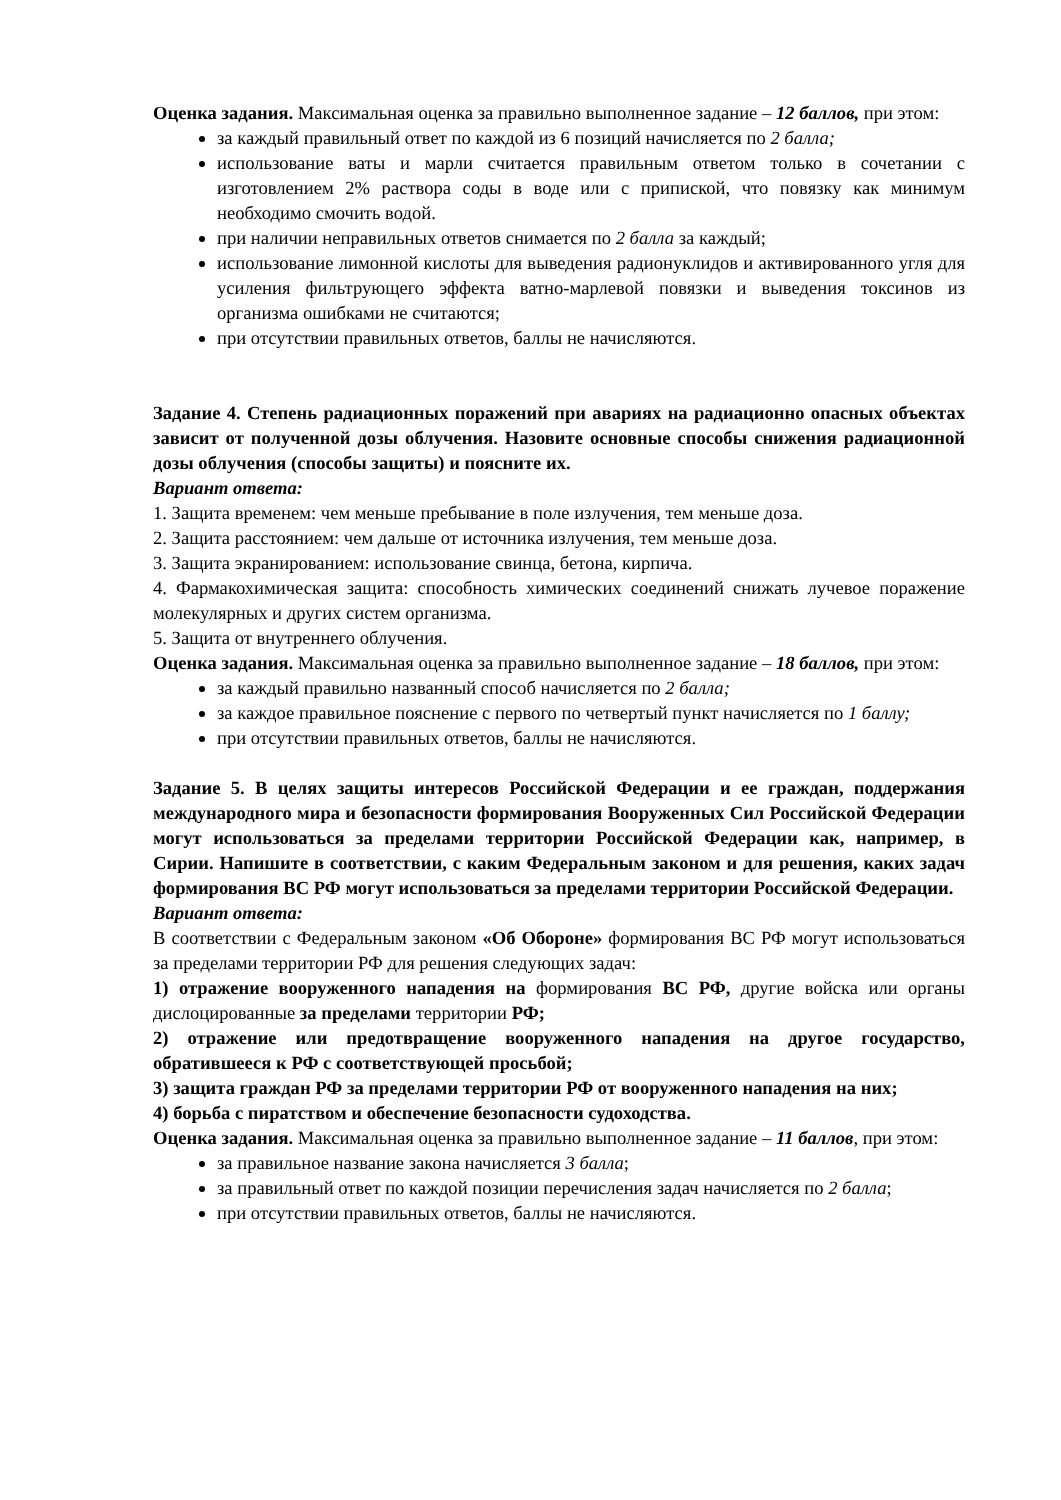Оценка задания. Максимальная оценка за правильно выполненное задание – 12 баллов, при этом:
за каждый правильный ответ по каждой из 6 позиций начисляется по 2 балла;
использование ваты и марли считается правильным ответом только в сочетании с изготовлением 2% раствора соды в воде или с припиской, что повязку как минимум необходимо смочить водой.
при наличии неправильных ответов снимается по 2 балла за каждый;
использование лимонной кислоты для выведения радионуклидов и активированного угля для усиления фильтрующего эффекта ватно-марлевой повязки и выведения токсинов из организма ошибками не считаются;
при отсутствии правильных ответов, баллы не начисляются.
Задание 4. Степень радиационных поражений при авариях на радиационно опасных объектах зависит от полученной дозы облучения. Назовите основные способы снижения радиационной дозы облучения (способы защиты) и поясните их.
Вариант ответа:
1. Защита временем: чем меньше пребывание в поле излучения, тем меньше доза.
2. Защита расстоянием: чем дальше от источника излучения, тем меньше доза.
3. Защита экранированием: использование свинца, бетона, кирпича.
4. Фармакохимическая защита: способность химических соединений снижать лучевое поражение молекулярных и других систем организма.
5. Защита от внутреннего облучения.
Оценка задания. Максимальная оценка за правильно выполненное задание – 18 баллов, при этом:
за каждый правильно названный способ начисляется по 2 балла;
за каждое правильное пояснение с первого по четвертый пункт начисляется по 1 баллу;
при отсутствии правильных ответов, баллы не начисляются.
Задание 5. В целях защиты интересов Российской Федерации и ее граждан, поддержания международного мира и безопасности формирования Вооруженных Сил Российской Федерации могут использоваться за пределами территории Российской Федерации как, например, в Сирии. Напишите в соответствии, с каким Федеральным законом и для решения, каких задач формирования ВС РФ могут использоваться за пределами территории Российской Федерации.
Вариант ответа:
В соответствии с Федеральным законом «Об Обороне» формирования ВС РФ могут использоваться за пределами территории РФ для решения следующих задач:
1) отражение вооруженного нападения на формирования ВС РФ, другие войска или органы дислоцированные за пределами территории РФ;
2) отражение или предотвращение вооруженного нападения на другое государство, обратившееся к РФ с соответствующей просьбой;
3) защита граждан РФ за пределами территории РФ от вооруженного нападения на них;
4) борьба с пиратством и обеспечение безопасности судоходства.
Оценка задания. Максимальная оценка за правильно выполненное задание – 11 баллов, при этом:
за правильное название закона начисляется 3 балла;
за правильный ответ по каждой позиции перечисления задач начисляется по 2 балла;
при отсутствии правильных ответов, баллы не начисляются.